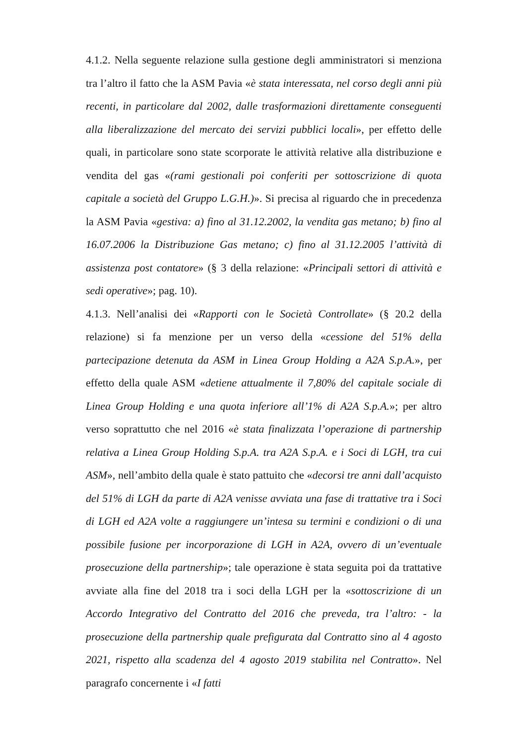4.1.2. Nella seguente relazione sulla gestione degli amministratori si menziona tra l’altro il fatto che la ASM Pavia «è stata interessata, nel corso degli anni più recenti, in particolare dal 2002, dalle trasformazioni direttamente conseguenti alla liberalizzazione del mercato dei servizi pubblici locali», per effetto delle quali, in particolare sono state scorporate le attività relative alla distribuzione e vendita del gas «(rami gestionali poi conferiti per sottoscrizione di quota capitale a società del Gruppo L.G.H.)». Si precisa al riguardo che in precedenza la ASM Pavia «gestiva: a) fino al 31.12.2002, la vendita gas metano; b) fino al 16.07.2006 la Distribuzione Gas metano; c) fino al 31.12.2005 l’attività di assistenza post contatore» (§ 3 della relazione: «Principali settori di attività e sedi operative»; pag. 10).
4.1.3. Nell’analisi dei «Rapporti con le Società Controllate» (§ 20.2 della relazione) si fa menzione per un verso della «cessione del 51% della partecipazione detenuta da ASM in Linea Group Holding a A2A S.p.A.», per effetto della quale ASM «detiene attualmente il 7,80% del capitale sociale di Linea Group Holding e una quota inferiore all’1% di A2A S.p.A.»; per altro verso soprattutto che nel 2016 «è stata finalizzata l’operazione di partnership relativa a Linea Group Holding S.p.A. tra A2A S.p.A. e i Soci di LGH, tra cui ASM», nell’ambito della quale è stato pattuito che «decorsi tre anni dall’acquisto del 51% di LGH da parte di A2A venisse avviata una fase di trattative tra i Soci di LGH ed A2A volte a raggiungere un’intesa su termini e condizioni o di una possibile fusione per incorporazione di LGH in A2A, ovvero di un’eventuale prosecuzione della partnership»; tale operazione è stata seguita poi da trattative avviate alla fine del 2018 tra i soci della LGH per la «sottoscrizione di un Accordo Integrativo del Contratto del 2016 che preveda, tra l’altro: - la prosecuzione della partnership quale prefigurata dal Contratto sino al 4 agosto 2021, rispetto alla scadenza del 4 agosto 2019 stabilita nel Contratto». Nel paragrafo concernente i «I fatti